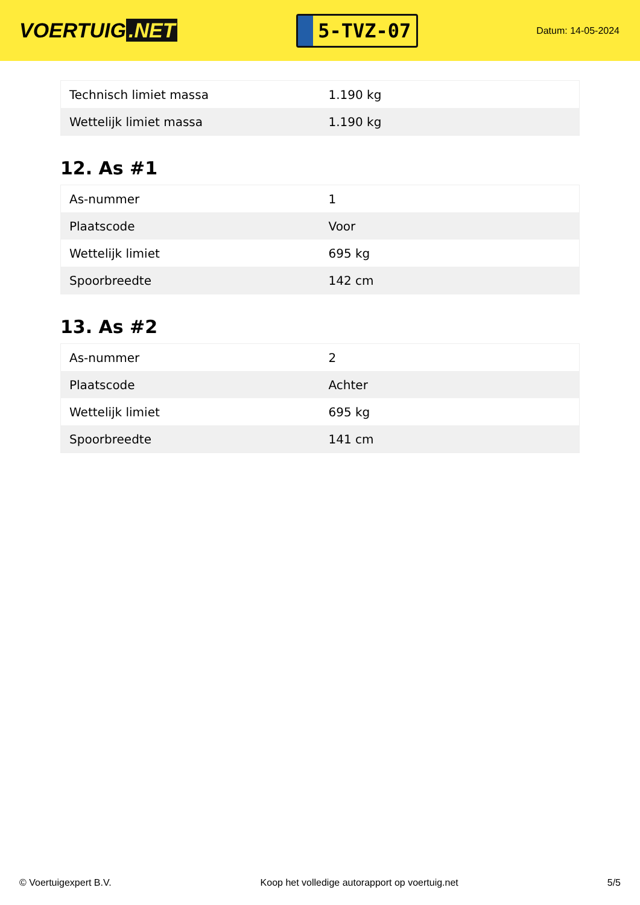VOERTUIG.NET
5-TVZ-07
Datum: 14-05-2024
| Technisch limiet massa | 1.190 kg |
| Wettelijk limiet massa | 1.190 kg |
12. As #1
| As-nummer | 1 |
| Plaatscode | Voor |
| Wettelijk limiet | 695 kg |
| Spoorbreedte | 142 cm |
13. As #2
| As-nummer | 2 |
| Plaatscode | Achter |
| Wettelijk limiet | 695 kg |
| Spoorbreedte | 141 cm |
© Voertuigexpert B.V. Koop het volledige autorapport op voertuig.net 5/5